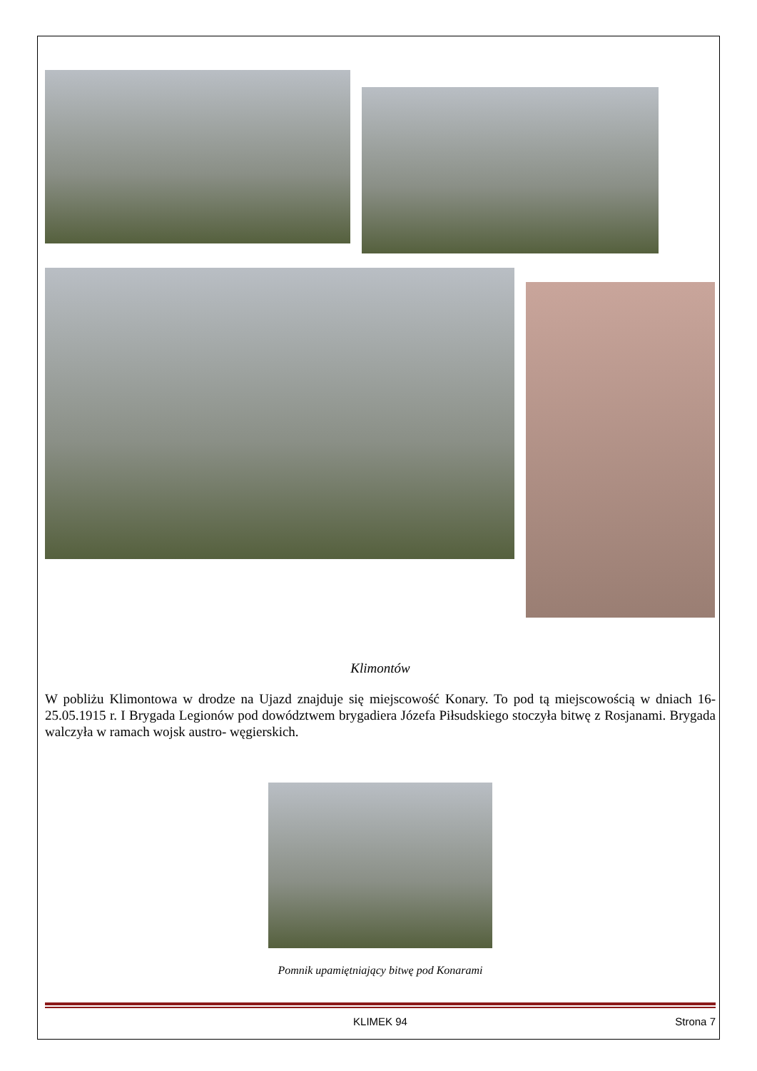Klimontów
W pobliżu Klimontowa w drodze na Ujazd znajduje się miejscowość Konary. To pod tą miejscowością w dniach 16-25.05.1915 r. I Brygada Legionów pod dowództwem brygadiera Józefa Piłsudskiego stoczyła bitwę z Rosjanami. Brygada walczyła w ramach wojsk austro- węgierskich.
Pomnik upamiętniający bitwę pod Konarami
KLIMEK 94 Strona 7